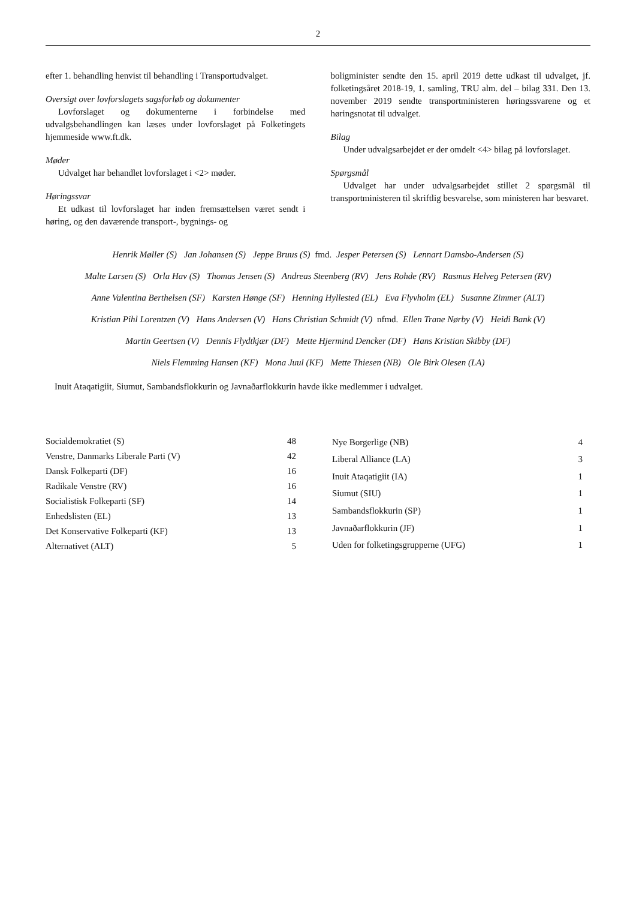2
efter 1. behandling henvist til behandling i Transportudvalget.
Oversigt over lovforslagets sagsforløb og dokumenter
Lovforslaget og dokumenterne i forbindelse med udvalgsbehandlingen kan læses under lovforslaget på Folketingets hjemmeside www.ft.dk.
Møder
Udvalget har behandlet lovforslaget i <2> møder.
Høringssvar
Et udkast til lovforslaget har inden fremsættelsen været sendt i høring, og den daværende transport-, bygnings- og
boligminister sendte den 15. april 2019 dette udkast til udvalget, jf. folketingsåret 2018-19, 1. samling, TRU alm. del – bilag 331. Den 13. november 2019 sendte transportministeren høringssvarene og et høringsnotat til udvalget.
Bilag
Under udvalgsarbejdet er der omdelt <4> bilag på lovforslaget.
Spørgsmål
Udvalget har under udvalgsarbejdet stillet 2 spørgsmål til transportministeren til skriftlig besvarelse, som ministeren har besvaret.
Henrik Møller (S) Jan Johansen (S) Jeppe Bruus (S) fmd. Jesper Petersen (S) Lennart Damsbo-Andersen (S)
Malte Larsen (S) Orla Hav (S) Thomas Jensen (S) Andreas Steenberg (RV) Jens Rohde (RV) Rasmus Helveg Petersen (RV)
Anne Valentina Berthelsen (SF) Karsten Hønge (SF) Henning Hyllested (EL) Eva Flyvholm (EL) Susanne Zimmer (ALT)
Kristian Pihl Lorentzen (V) Hans Andersen (V) Hans Christian Schmidt (V) nfmd. Ellen Trane Nørby (V) Heidi Bank (V)
Martin Geertsen (V) Dennis Flydtkjær (DF) Mette Hjermind Dencker (DF) Hans Kristian Skibby (DF)
Niels Flemming Hansen (KF) Mona Juul (KF) Mette Thiesen (NB) Ole Birk Olesen (LA)
Inuit Ataqatigiit, Siumut, Sambandsflokkurin og Javnaðarflokkurin havde ikke medlemmer i udvalget.
| Socialdemokratiet (S) | 48 |
| Venstre, Danmarks Liberale Parti (V) | 42 |
| Dansk Folkeparti (DF) | 16 |
| Radikale Venstre (RV) | 16 |
| Socialistisk Folkeparti (SF) | 14 |
| Enhedslisten (EL) | 13 |
| Det Konservative Folkeparti (KF) | 13 |
| Alternativet (ALT) | 5 |
| Nye Borgerlige (NB) | 4 |
| Liberal Alliance (LA) | 3 |
| Inuit Ataqatigiit (IA) | 1 |
| Siumut (SIU) | 1 |
| Sambandsflokkurin (SP) | 1 |
| Javnaðarflokkurin (JF) | 1 |
| Uden for folketingsgrupperne (UFG) | 1 |